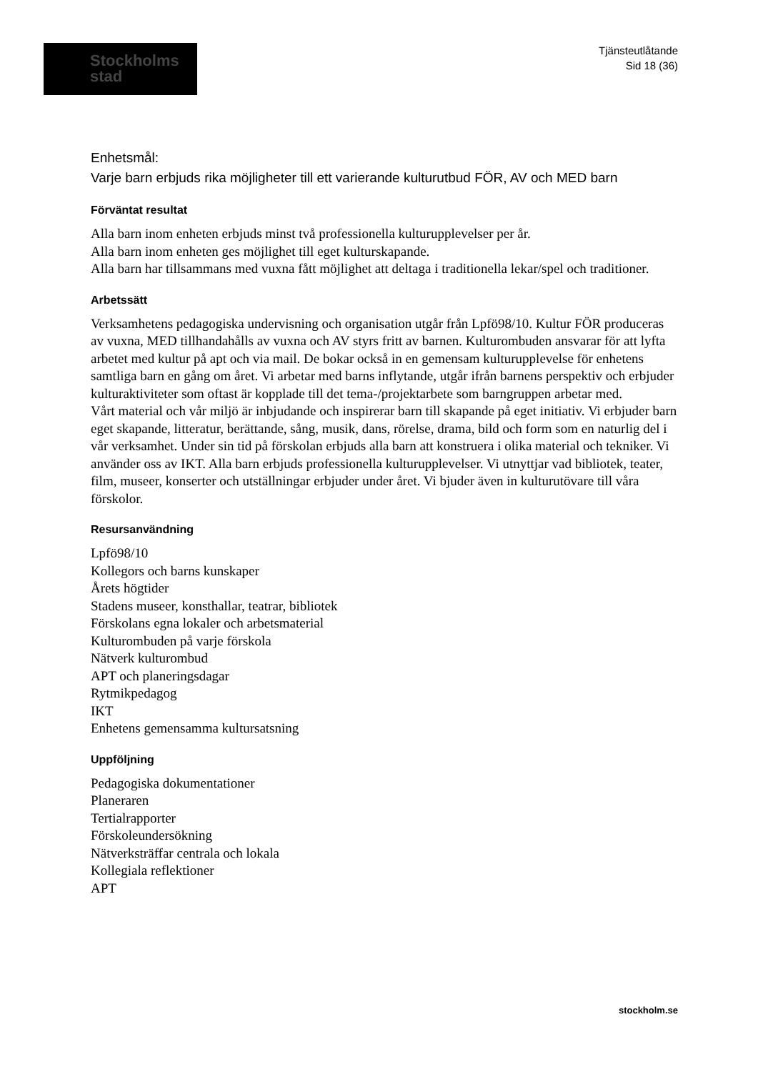Stockholms
stad
Tjänsteutlåtande
Sid 18 (36)
Enhetsmål:
Varje barn erbjuds rika möjligheter till ett varierande kulturutbud FÖR, AV och MED barn
Förväntat resultat
Alla barn inom enheten erbjuds minst två professionella kulturupplevelser per år.
Alla barn inom enheten ges möjlighet till eget kulturskapande.
Alla barn har tillsammans med vuxna fått möjlighet att deltaga i traditionella lekar/spel och traditioner.
Arbetssätt
Verksamhetens pedagogiska undervisning och organisation utgår från Lpfö98/10. Kultur FÖR produceras av vuxna, MED tillhandahålls av vuxna och AV styrs fritt av barnen. Kulturombuden ansvarar för att lyfta arbetet med kultur på apt och via mail. De bokar också in en gemensam kulturupplevelse för enhetens samtliga barn en gång om året. Vi arbetar med barns inflytande, utgår ifrån barnens perspektiv och erbjuder kulturaktiviteter som oftast är kopplade till det tema-/projektarbete som barngruppen arbetar med.
Vårt material och vår miljö är inbjudande och inspirerar barn till skapande på eget initiativ. Vi erbjuder barn eget skapande, litteratur, berättande, sång, musik, dans, rörelse, drama, bild och form som en naturlig del i vår verksamhet. Under sin tid på förskolan erbjuds alla barn att konstruera i olika material och tekniker. Vi använder oss av IKT. Alla barn erbjuds professionella kulturupplevelser. Vi utnyttjar vad bibliotek, teater, film, museer, konserter och utställningar erbjuder under året. Vi bjuder även in kulturutövare till våra förskolor.
Resursanvändning
Lpfö98/10
Kollegors och barns kunskaper
Årets högtider
Stadens museer, konsthallar, teatrar, bibliotek
Förskolans egna lokaler och arbetsmaterial
Kulturombuden på varje förskola
Nätverk kulturombud
APT och planeringsdagar
Rytmikpedagog
IKT
Enhetens gemensamma kultursatsning
Uppföljning
Pedagogiska dokumentationer
Planeraren
Tertialrapporter
Förskoleundersökning
Nätverksträffar centrala och lokala
Kollegiala reflektioner
APT
stockholm.se